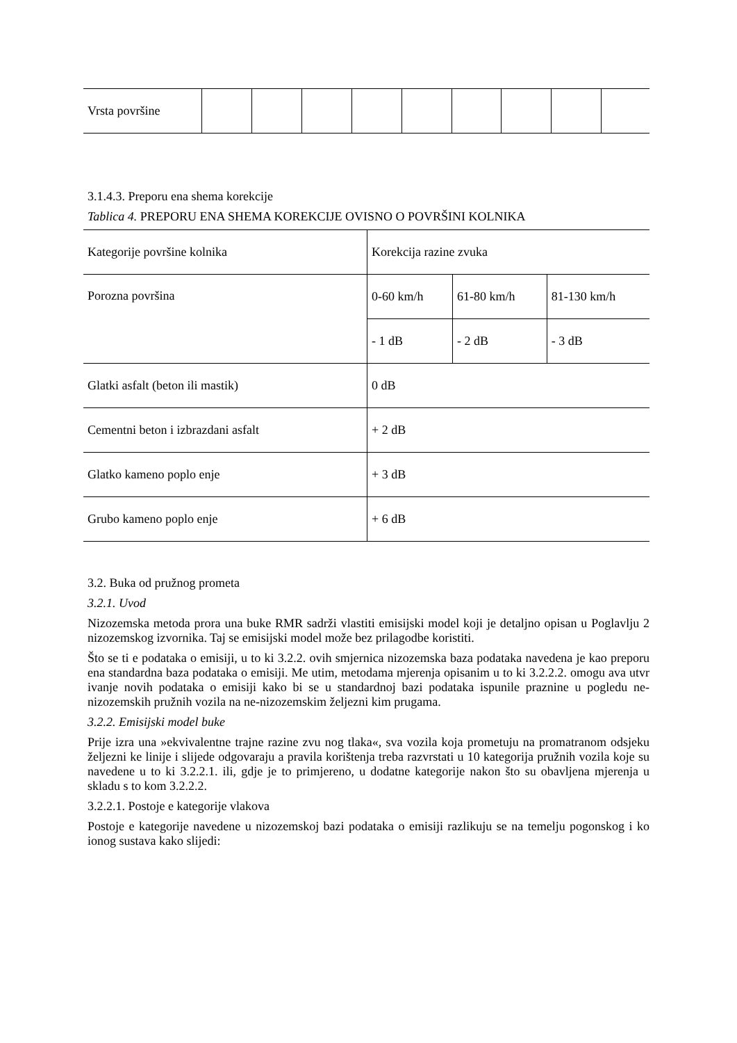| Vrsta površine | | | | | | | | | |
3.1.4.3. Preporu ena shema korekcije
Tablica 4. PREPORU ENA SHEMA KOREKCIJE OVISNO O POVRŠINI KOLNIKA
| Kategorije površine kolnika | Korekcija razine zvuka | | |
| Porozna površina | 0-60 km/h | 61-80 km/h | 81-130 km/h |
| | - 1 dB | - 2 dB | - 3 dB |
| Glatki asfalt (beton ili mastik) | 0 dB | | |
| Cementni beton i izbrazdani asfalt | + 2 dB | | |
| Glatko kameno poplo enje | + 3 dB | | |
| Grubo kameno poplo enje | + 6 dB | | |
3.2. Buka od pružnog prometa
3.2.1. Uvod
Nizozemska metoda prora una buke RMR sadrži vlastiti emisijski model koji je detaljno opisan u Poglavlju 2 nizozemskog izvornika. Taj se emisijski model može bez prilagodbe koristiti.
Što se ti e podataka o emisiji, u to ki 3.2.2. ovih smjernica nizozemska baza podataka navedena je kao preporu ena standardna baza podataka o emisiji. Me utim, metodama mjerenja opisanim u to ki 3.2.2.2. omogu ava utvr ivanje novih podataka o emisiji kako bi se u standardnoj bazi podataka ispunile praznine u pogledu ne-nizozemskih pružnih vozila na ne-nizozemskim željezni kim prugama.
3.2.2. Emisijski model buke
Prije izra una »ekvivalentne trajne razine zvu nog tlaka«, sva vozila koja prometuju na promatranom odsjeku željezni ke linije i slijede odgovaraju a pravila korištenja treba razvrstati u 10 kategorija pružnih vozila koje su navedene u to ki 3.2.2.1. ili, gdje je to primjereno, u dodatne kategorije nakon što su obavljena mjerenja u skladu s to kom 3.2.2.2.
3.2.2.1. Postoje e kategorije vlakova
Postoje e kategorije navedene u nizozemskoj bazi podataka o emisiji razlikuju se na temelju pogonskog i ko ionog sustava kako slijedi: